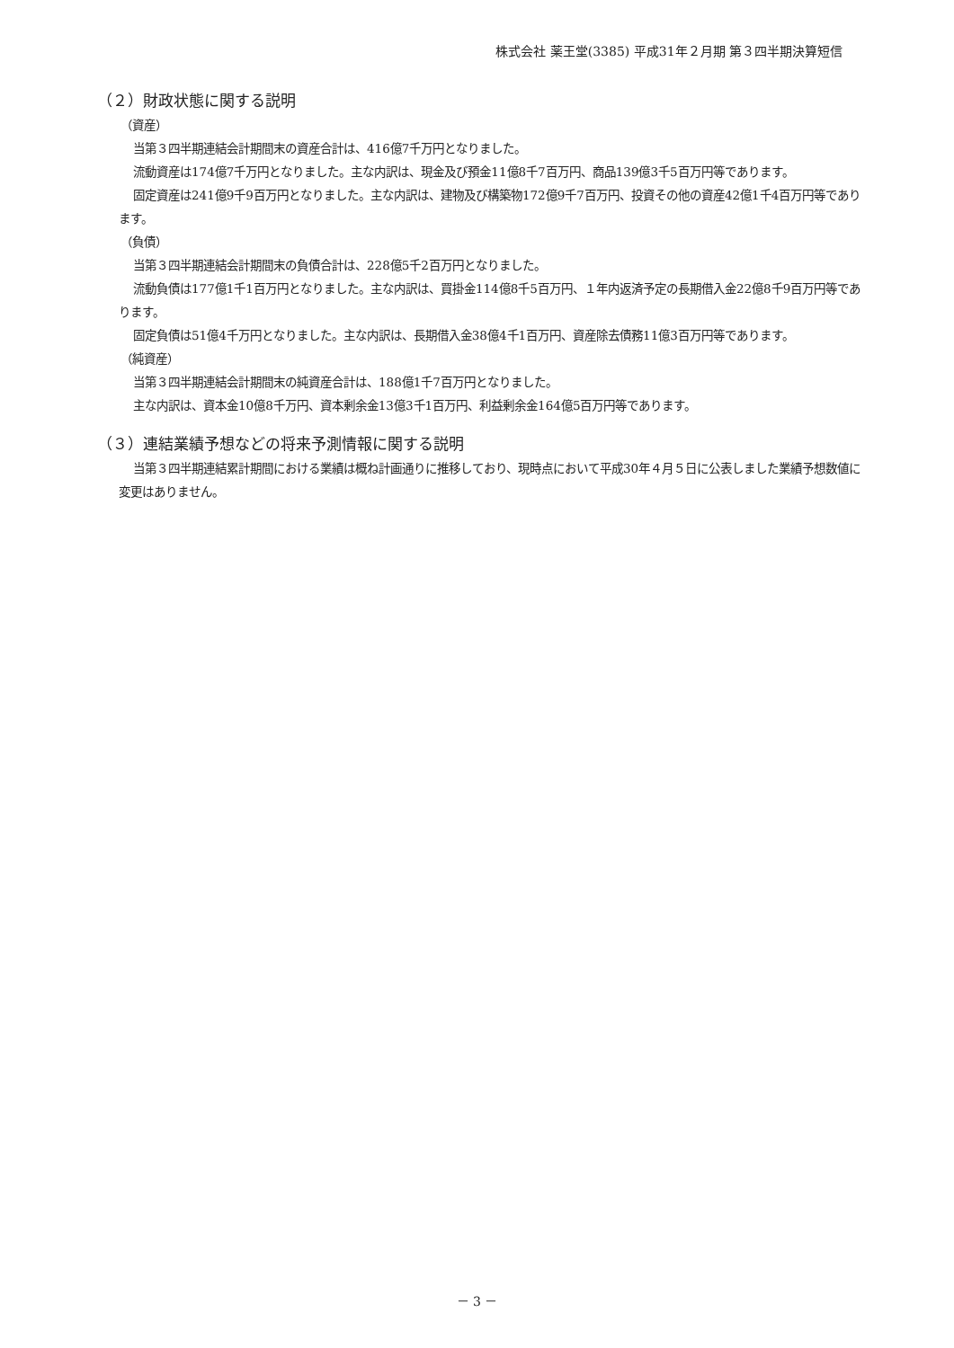株式会社 薬王堂(3385) 平成31年２月期 第３四半期決算短信
（２）財政状態に関する説明
（資産）
当第３四半期連結会計期間末の資産合計は、416億7千万円となりました。
流動資産は174億7千万円となりました。主な内訳は、現金及び預金11億8千7百万円、商品139億3千5百万円等であります。
固定資産は241億9千9百万円となりました。主な内訳は、建物及び構築物172億9千7百万円、投資その他の資産42億1千4百万円等であります。
（負債）
当第３四半期連結会計期間末の負債合計は、228億5千2百万円となりました。
流動負債は177億1千1百万円となりました。主な内訳は、買掛金114億8千5百万円、１年内返済予定の長期借入金22億8千9百万円等であります。
固定負債は51億4千万円となりました。主な内訳は、長期借入金38億4千1百万円、資産除去債務11億3百万円等であります。
（純資産）
当第３四半期連結会計期間末の純資産合計は、188億1千7百万円となりました。
主な内訳は、資本金10億8千万円、資本剰余金13億3千1百万円、利益剰余金164億5百万円等であります。
（３）連結業績予想などの将来予測情報に関する説明
当第３四半期連結累計期間における業績は概ね計画通りに推移しており、現時点において平成30年４月５日に公表しました業績予想数値に変更はありません。
－ 3 －